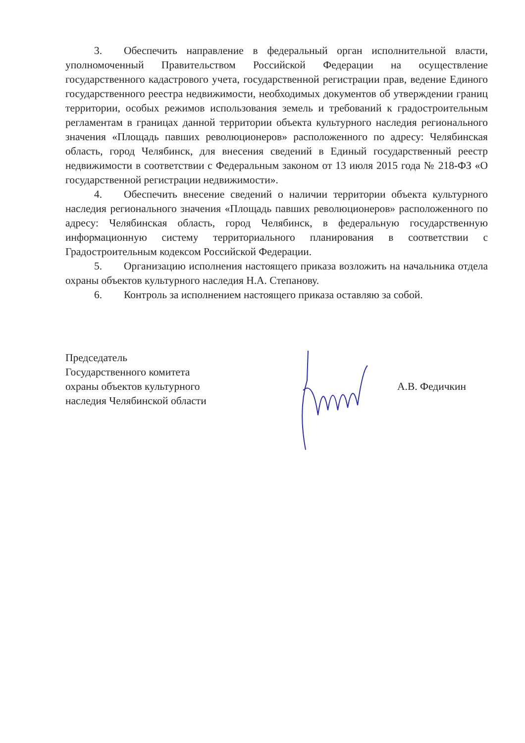3. Обеспечить направление в федеральный орган исполнительной власти, уполномоченный Правительством Российской Федерации на осуществление государственного кадастрового учета, государственной регистрации прав, ведение Единого государственного реестра недвижимости, необходимых документов об утверждении границ территории, особых режимов использования земель и требований к градостроительным регламентам в границах данной территории объекта культурного наследия регионального значения «Площадь павших революционеров» расположенного по адресу: Челябинская область, город Челябинск, для внесения сведений в Единый государственный реестр недвижимости в соответствии с Федеральным законом от 13 июля 2015 года № 218-ФЗ «О государственной регистрации недвижимости».
4. Обеспечить внесение сведений о наличии территории объекта культурного наследия регионального значения «Площадь павших революционеров» расположенного по адресу: Челябинская область, город Челябинск, в федеральную государственную информационную систему территориального планирования в соответствии с Градостроительным кодексом Российской Федерации.
5. Организацию исполнения настоящего приказа возложить на начальника отдела охраны объектов культурного наследия Н.А. Степанову.
6. Контроль за исполнением настоящего приказа оставляю за собой.
Председатель
Государственного комитета
охраны объектов культурного
наследия Челябинской области
А.В. Федичкин